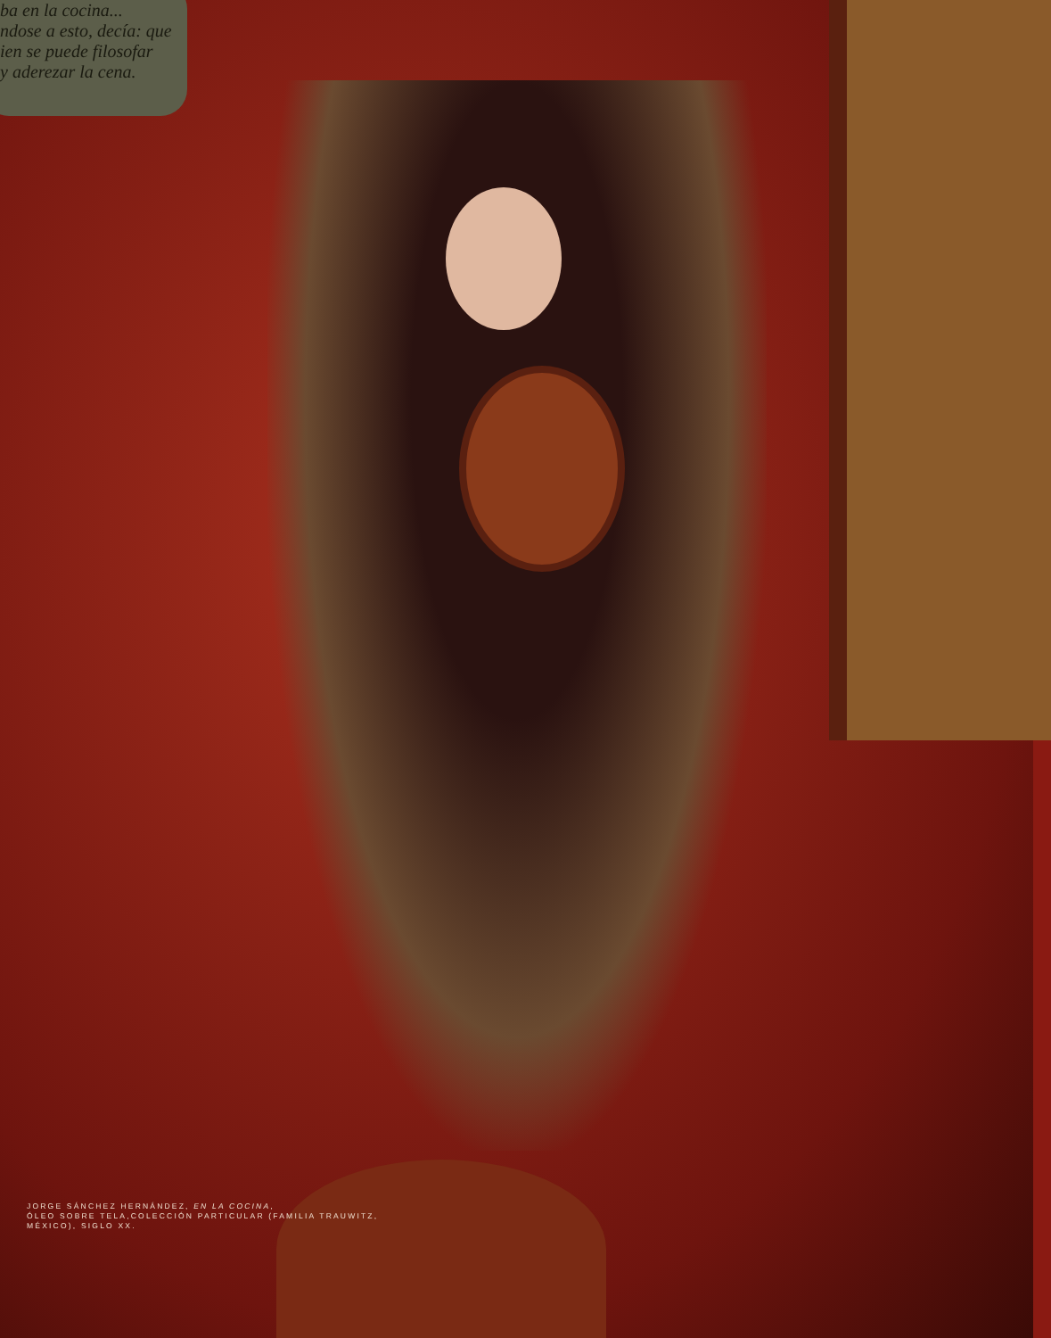ba en la cocina...
ndose a esto, decía: que
ien se puede filosofar
y aderezar la cena.
JORGE SÁNCHEZ HERNÁNDEZ, EN LA COCINA,
ÓLEO SOBRE TELA,COLECCIÓN PARTICULAR (FAMILIA TRAUWITZ,
MÉXICO), SIGLO XX.